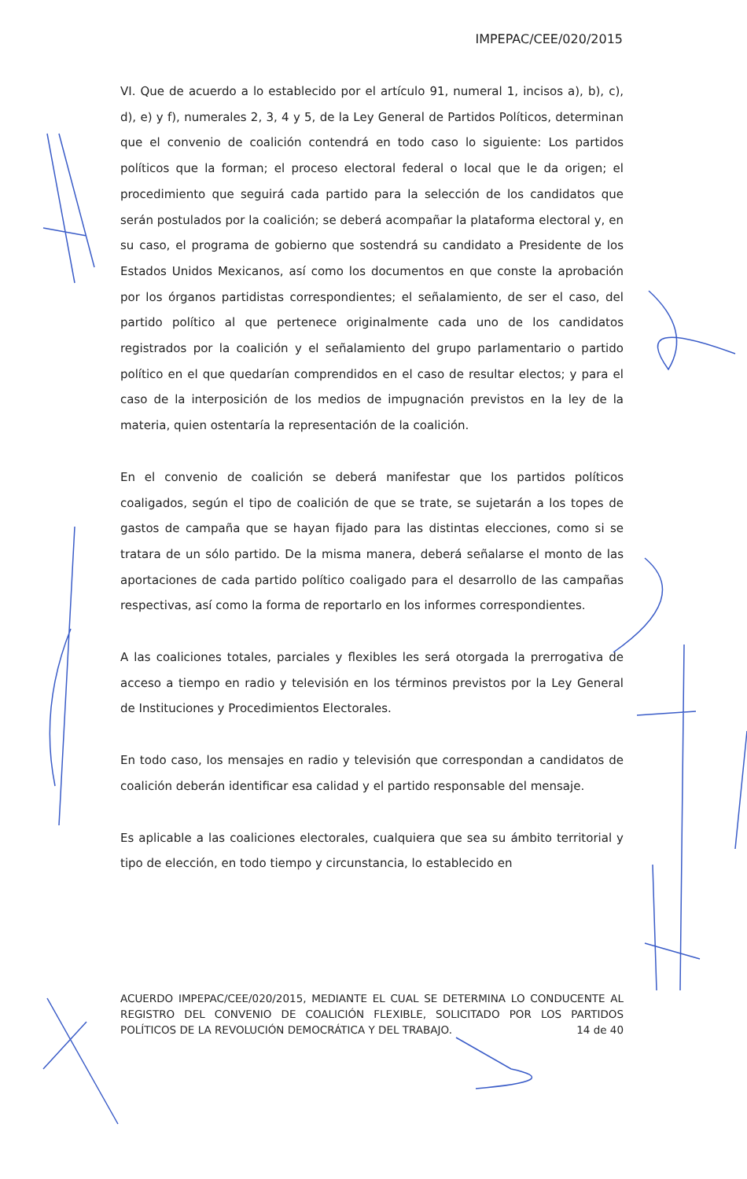IMPEPAC/CEE/020/2015
VI. Que de acuerdo a lo establecido por el artículo 91, numeral 1, incisos a), b), c), d), e) y f), numerales 2, 3, 4 y 5, de la Ley General de Partidos Políticos, determinan que el convenio de coalición contendrá en todo caso lo siguiente: Los partidos políticos que la forman; el proceso electoral federal o local que le da origen; el procedimiento que seguirá cada partido para la selección de los candidatos que serán postulados por la coalición; se deberá acompañar la plataforma electoral y, en su caso, el programa de gobierno que sostendrá su candidato a Presidente de los Estados Unidos Mexicanos, así como los documentos en que conste la aprobación por los órganos partidistas correspondientes; el señalamiento, de ser el caso, del partido político al que pertenece originalmente cada uno de los candidatos registrados por la coalición y el señalamiento del grupo parlamentario o partido político en el que quedarían comprendidos en el caso de resultar electos; y para el caso de la interposición de los medios de impugnación previstos en la ley de la materia, quien ostentaría la representación de la coalición.
En el convenio de coalición se deberá manifestar que los partidos políticos coaligados, según el tipo de coalición de que se trate, se sujetarán a los topes de gastos de campaña que se hayan fijado para las distintas elecciones, como si se tratara de un sólo partido. De la misma manera, deberá señalarse el monto de las aportaciones de cada partido político coaligado para el desarrollo de las campañas respectivas, así como la forma de reportarlo en los informes correspondientes.
A las coaliciones totales, parciales y flexibles les será otorgada la prerrogativa de acceso a tiempo en radio y televisión en los términos previstos por la Ley General de Instituciones y Procedimientos Electorales.
En todo caso, los mensajes en radio y televisión que correspondan a candidatos de coalición deberán identificar esa calidad y el partido responsable del mensaje.
Es aplicable a las coaliciones electorales, cualquiera que sea su ámbito territorial y tipo de elección, en todo tiempo y circunstancia, lo establecido en
ACUERDO IMPEPAC/CEE/020/2015, MEDIANTE EL CUAL SE DETERMINA LO CONDUCENTE AL REGISTRO DEL CONVENIO DE COALICIÓN FLEXIBLE, SOLICITADO POR LOS PARTIDOS POLÍTICOS DE LA REVOLUCIÓN DEMOCRÁTICA Y DEL TRABAJO.
14 de 40